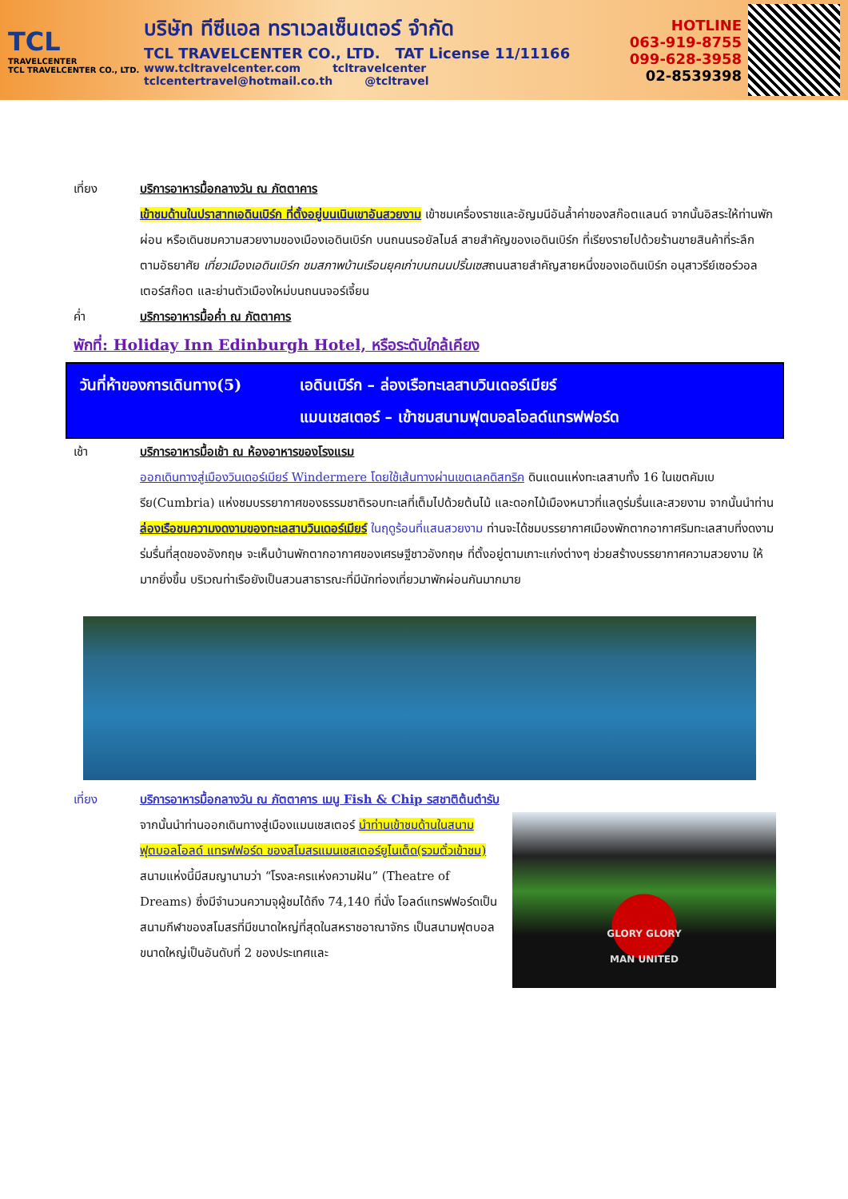TCL
TRAVELCENTER
TCL TRAVELCENTER CO., LTD.
บริษัท ทีซีแอล ทราเวลเซ็นเตอร์ จำกัด
TCL TRAVELCENTER CO., LTD. TAT License 11/11166
www.tcltravelcenter.com tcltravelcenter
tclcentertravel@hotmail.co.th @tcltravel
HOTLINE
063-919-8755
099-628-3958
02-8539398
เที่ยง บริการอาหารมื้อกลางวัน ณ ภัตตาคาร
เข้าชมด้านในปราสาทเอดินเบิร์ก ที่ตั้งอยู่บนเนินเขาอันสวยงาม เข้าชมเครื่องราชและอัญมนีอันล้ำค่าของสก๊อตแลนด์ จากนั้นอิสระให้ท่านพักผ่อน หรือเดินชมความสวยงามของเมืองเอดินเบิร์ก บนถนนรอยัลไมล์ สายสำคัญของเอดินเบิร์ก ที่เรียงรายไปด้วยร้านขายสินค้าที่ระลึก ตามอัธยาศัย เที่ยวเมืองเอดินเบิร์ก ชมสภาพบ้านเรือนยุคเก่าบนถนนปริ้นเซสถนนสายสำคัญสายหนึ่งของเอดินเบิร์ก อนุสาวรีย์เซอร์วอลเตอร์สก๊อต และย่านตัวเมืองใหม่บนถนนจอร์เจี้ยน
ค่ำ บริการอาหารมื้อค่ำ ณ ภัตตาคาร
พักที่: Holiday Inn Edinburgh Hotel, หรือระดับใกล้เคียง
วันที่ห้าของการเดินทาง(5)
เอดินเบิร์ก – ล่องเรือทะเลสาบวินเดอร์เมียร์
แมนเชสเตอร์ – เข้าชมสนามฟุตบอลโอลด์แทรฟฟอร์ด
เช้า บริการอาหารมื้อเช้า ณ ห้องอาหารของโรงแรม
ออกเดินทางสู่เมืองวินเดอร์เมียร์ Windermere โดยใช้เส้นทางผ่านเขตเลคดิสทริค ดินแดนแห่งทะเลสาบทั้ง 16 ในเขตคัมเบรีย(Cumbria) แห่งชมบรรยากาศของธรรมชาติรอบทะเลที่เต็มไปด้วยต้นไม้ และดอกไม้เมืองหนาวที่แลดูร่มรื่นและสวยงาม จากนั้นนำท่านล่องเรือชมความงดงามของทะเลสาบวินเดอร์เมียร์ ในฤดูร้อนที่แสนสวยงาม ท่านจะได้ชมบรรยากาศเมืองพักตากอากาศริมทะเลสาบที่งดงามร่มรื่นที่สุดของอังกฤษ จะเห็นบ้านพักตากอากาศของเศรษฐีชาวอังกฤษ ที่ตั้งอยู่ตามเกาะแก่งต่างๆ ช่วยสร้างบรรยากาศความสวยงาม ให้มากยิ่งขึ้น บริเวณท่าเรือยังเป็นสวนสาธารณะที่มีนักท่องเที่ยวมาพักผ่อนกันมากมาย
เที่ยง บริการอาหารมื้อกลางวัน ณ ภัตตาคาร เมนู Fish & Chip รสชาติต้นตำรับ
จากนั้นนำท่านออกเดินทางสู่เมืองแมนเชสเตอร์ นำท่านเข้าชมด้านในสนามฟุตบอลโอลด์ แทรฟฟอร์ด ของสโมสรแมนเชสเตอร์ยูไนเต็ด(รวมตั๋วเข้าชม) สนามแห่งนี้มีสมญานามว่า “โรงละครแห่งความฝัน” (Theatre of Dreams) ซึ่งมีจำนวนความจุผู้ชมได้ถึง 74,140 ที่นั่ง โอลด์แทรฟฟอร์ดเป็นสนามกีฬาของสโมสรที่มีขนาดใหญ่ที่สุดในสหราชอาณาจักร เป็นสนามฟุตบอลขนาดใหญ่เป็นอันดับที่ 2 ของประเทศและ
GLORY GLORY
MAN UNITED